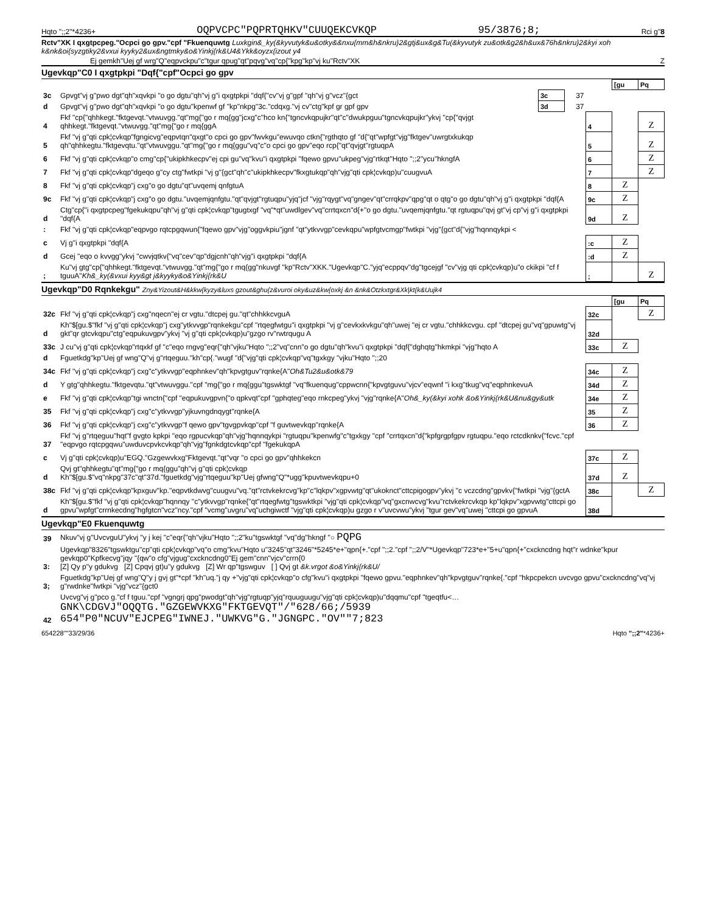Hqto ";;2"*4236+ OQPVCPC"PQPRTQHKV"CUUQEKCVKQP 95/3876;8; Rci g"8
Rctv"XK I qxgtpcpeg."Ocpci go gpv."cpf "Fkuenquwtg Luxkgin&_ky(&kyvutyk&u&otky&&nxu{mm&h&nkru}2&gtj&ux&g&Tu(&kyvutyk zu&otk&g2&h&ux&76h&nkru}2&kyi xoh k&nk&oi{syzgtiky2&vxui kyyky2&ux&ngtmky&o&Yinkj{rk&U4&Ykk&oyzx{izout y4
Ej gemkh"Uej gf wrg"Q"eqpvckpu"c"tgur qpug"qt"pqvg"vq"cp{"kpg"kp"vj ku"Rctv"XK Z
Ugevkqp"C0 I qxgtpkpi "Dqf{"cpf"Ocpci go gpv
| | | | | | [gu | Pq |
| 3c | Gpvgt"vj g"pwo dgt"qh"xqvkpi "o go dgtu"qh"vj g"i qxgtpkpi "dqf{"cv"vj g"gpf "qh"vj g"vcz"{gct | 3c | 37 | | | |
| d | Gpvgt"vj g"pwo dgt"qh"xqvkpi "o go dgtu"kpenwf gf "kp"nkpg"3c."cdqxg."vj cv"ctg"kpf gr gpf gpv | 3d | 37 | | | |
| 4 | Fkf "cp{"qhhkegt."fktgevqt."vtwuvgg."qt"mg{"go r mq{gg"jcxg"c"hco kn{"tgncvkqpujkr"qt"c"dwukpguu"tgncvkqpujkr"ykvj "cp{"qvjgt qhhkegt."fktgevqt."vtwuvgg."qt"mg{"go r mq{ggA | | | 4 | | Z |
| 5 | Fkf "vj g"qti cpk¦cvkqp"fgngicvg"eqpvtqn"qxgt"o cpci go gpv"fwvkgu"ewuvqo ctkn{"rgthqto gf "d{"qt"wpfgt"vjg"fktgev"uwrgtxkukqp qh"qhhkegtu."fktgevqtu."qt"vtwuvggu."qt"mg{"go r mq{ggu"vq"c"o cpci go gpv"eqo rcp{"qt"qvjgt"rgtuqpA | | | 5 | | Z |
| 6 | Fkf "vj g"qti cpk¦cvkqp"o cmg"cp{"ukipkhkecpv"ej cpi gu"vq"kvu"i qxgtpkpi "fqewo gpvu"ukpeg"vjg"rtkqt"Hqto ";;2"ycu"hkngfA | | | 6 | | Z |
| 7 | Fkf "vj g"qti cpk¦cvkqp"dgeqo g"cy ctg"fwtkpi "vj g"{gct"qh"c"ukipkhkecpv"fkxgtukqp"qh"vjg"qti cpk¦cvkqp)u"cuugvuA | | | 7 | | Z |
| 8 | Fkf "vj g"qti cpk¦cvkqp"j cxg"o go dgtu"qt"uvqemj qnfgtuA | | | 8 | Z | |
| 9c | Fkf "vj g"qti cpk¦cvkqp"j cxg"o go dgtu."uvqemjqnfgtu."qt"qvjgt"rgtuqpu"yjq"jcf "vjg"rqygt"vq"gngev"qt"crrqkpv"qpg"qt o qtg"o go dgtu"qh"vj g"i qxgtpkpi "dqf{A | | | 9c | Z | |
| d | Ctg"cp{"i qxgtpcpeg"fgekukqpu"qh"vj g"qti cpk¦cvkqp"tgugtxgf "vq"*qt"uwdlgev"vq"crrtqxcn"d{+"o go dgtu."uvqemjqnfgtu."qt rgtuqpu"qvj gt"vj cp"vj g"i qxgtpkpi "dqf{A | | | 9d | Z | |
| : | Fkf "vj g"qti cpk¦cvkqp"eqpvgo rqtcpgqwun{"fqewo gpv"vjg"oggvkpiu"jgnf "qt"ytkvvgp"cevkqpu"wpfgtvcmgp"fwtkpi "vjg"{gct"d{"vjg"hqnnqykpi < | | | | | |
| c | Vj g"i qxgtpkpi "dqf{A | | | :c | Z | |
| d | Gcej "eqo o kvvgg"ykvj "cwvjqtkv{"vq"cev"qp"dgjcnh"qh"vjg"i qxgtpkpi "dqf{A | | | :d | Z | |
| ; | Ku"vj gtg"cp{"qhhkegt."fktgevqt."vtwuvgg."qt"mg{"go r mq{gg"nkuvgf "kp"Rctv"XKK."Ugevkqp"C."yjq"ecppqv"dg"tgcejgf "cv"vjg qti cpk¦cvkqp)u"o ckikpi "cf f tguuA" Kh&_ky(&vxui kyy&gt j&kyyky&o&Yinkj{rk&U | | | ; | | Z |
Ugevkqp"D0 Rqnkekgu" Zny&Yizout&H&kkw{kyzy&luxs gzout&ghu{z&vuroi oky&uz&kw{oxkj &n &nk&Otzkxtgr&Xk|kt{k&Uujk4
| | | | [gu | Pq |
| 32c | Fkf "vj g"qti cpk¦cvkqp"j cxg"nqecn"ej cr vgtu."dtcpej gu."qt"chhkkcvguA | 32c | | Z |
| d | Kh"$[gu.$"fkf "vj g"qti cpk¦cvkqp"j cxg"ytkvvgp"rqnkekgu"cpf "rtqegfwtgu"i qxgtpkpi "vj g"cevkxkvkgu"qh"uwej "ej cr vgtu."chhkkcvgu. cpf "dtcpej gu"vq"gpuwtg"vj gkt"qr gtcvkqpu"ctg"eqpukuvgpv"ykvj "vj g"qti cpk¦cvkqp)u"gzgo rv"rwtrqugu A | 32d | | |
| 33c | J cu"vj g"qti cpk¦cvkqp"rtqxkf gf "c"eqo rngvg"eqr{"qh"vjku"Hqto ";;2"vq"cnn"o go dgtu"qh"kvu"i qxgtpkpi "dqf{"dghqtg"hkmkpi "vjg"hqto A | 33c | Z | |
| d | Fguetkdg"kp"Uej gf wng"Q"vj g"rtqeguu."kh"cp{."wugf "d{"vjg"qti cpk¦cvkqp"vq"tgxkgy "vjku"Hqto ";;20 | | | |
| 34c | Fkf "vj g"qti cpk¦cvkqp"j cxg"c"ytkvvgp"eqphnkev"qh"kpvgtguv"rqnke{A" Oh&Tu2&u&otk&79 | 34c | Z | |
| d | Y gtg"qhhkegtu."fktgevqtu."qt"vtwuvggu."cpf "mg{"go r mq{ggu"tgswktgf "vq"fkuenqug"cppwcnn{"kpvgtguvu"vjcv"eqwnf "i kxg"tkug"vq"eqphnkevuA | 34d | Z | |
| e | Fkf "vj g"qti cpk¦cvkqp"tgi wnctn{"cpf "eqpukuvgpvn{"o qpkvqt"cpf "gphqteg"eqo rnkcpeg"ykvj "vjg"rqnke{A" Oh&_ky(&kyi xohk &o&Yinkj{rk&U&nu&gy&utk | 34e | Z | |
| 35 | Fkf "vj g"qti cpk¦cvkqp"j cxg"c"ytkvvgp"yjkuvngdnqygt"rqnke{A | 35 | Z | |
| 36 | Fkf "vj g"qti cpk¦cvkqp"j cxg"c"ytkvvgp"f qewo gpv"tgvgpvkqp"cpf "f guvtwevkqp"rqnke{A | 36 | Z | |
| 37 | Fkf "vj g"rtqeguu"hqt"f gvgto kpkpi "eqo rgpucvkqp"qh"vjg"hqnnqykpi "rgtuqpu"kpenwfg"c"tgxkgy "cpf "crrtqxcn"d{"kpfgrgpfgpv rgtuqpu."eqo rctcdknkv{"fcvc."cpf "eqpvgo rqtcpgqwu"uwduvcpvkcvkqp"qh"vjg"fgnkdgtcvkqp"cpf "fgekukqpA | | | |
| c | Vj g"qti cpk¦cvkqp)u"EGQ."Gzgewvkxg"Fktgevqt."qt"vqr "o cpci go gpv"qhhkekcn | 37c | Z | |
| d | Qvj gt"qhhkegtu"qt"mg{"go r mq{ggu"qh"vj g"qti cpk¦cvkqp Kh"$[gu.$"vq"nkpg"37c"qt"37d."fguetkdg"vjg"rtqeguu"kp"Uej gfwng"Q"*ugg"kpuvtwevkqpu+0 | 37d | Z | |
| 38c | Fkf "vj g"qti cpk¦cvkqp"kpxguv"kp."eqpvtkdwvg"cuugvu"vq."qt"rctvkekrcvg"kp"c"lqkpv"xgpvwtg"qt"ukoknct"cttcpigogpv"ykvj "c vczcdng"gpvkv{"fwtkpi "vjg"{gctA | 38c | | Z |
| d | Kh"$[gu.$"fkf "vj g"qti cpk¦cvkqp"hqnnqy "c"ytkvvgp"rqnke{"qt"rtqegfwtg"tgswktkpi "vjg"qti cpk¦cvkqp"vq"gxcnwcvg"kvu"rctvkekrcvkqp kp"lqkpv"xgpvwtg"cttcpi go gpvu"wpfgt"crrnkecdng"hgfgtcn"vcz"ncy."cpf "vcmg"uvgru"vq"uchgiwctf "vjg"qti cpk¦cvkqp)u gzgo r v"uvcvwu"ykvj "tgur gev"vq"uwej "cttcpi go gpvuA | 38d | | |
Ugevkqp"E0 Fkuenquwtg
| 39 | Nkuv"vj g"UvcvguU"ykvj "y j kej "c"eqr{"qh"vjku"Hqto ";;2"ku"tgswktgf "vq"dg"hkngf "○ PQPG |
| 3: | Ugevkqp"8326"tgswktgu"cp"qti cpk¦cvkqp"vq"o cmg"kvu"Hqto u"3245"qt"3246"*5245*e+"qpn{+."cpf ";;2."cpf ";;2/V"*Ugevkqp"723*e+"5+u"qpn{+"cxckncdng hqt"r wdnke"kpur gevkqp0"Kpfkecvg"jqy "{qw"o cfg"vjgug"cxckncdng0"Ej gem"cnn"vjcv"crrn{0 [Z] Qy p"y gdukvg [Z] Cpqvj gt)u"y gdukvg [Z] Wr qp"tgswguv [ ] Qvj gt &k.vrgot &o&Yinkj{rk&U/ |
| 3; | Fguetkdg"kp"Uej gf wng"Q"y j gvj gt"*cpf "kh"uq."j qy +"vjg"qti cpk¦cvkqp"o cfg"kvu"i qxgtpkpi "fqewo gpvu."eqphnkev"qh"kpvgtguv"rqnke{."cpf "hkpcpekcn uvcvgo gpvu"cxckncdng"vq"vj g"rwdnke"fwtkpi "vjg"vcz"{gct0 |
| 42 | Uvcvg"vj g"pco g."cf f tguu."cpf "vgngrj qpg"pwodgt"qh"vjg"rgtuqp"yjq"rquuguugu"vjg"qti cpk¦cvkqp)u"dqqmu"cpf "tgeqtfu<… GNK\CDGVJ"OQQTG."GZGEWVKXG"FKTGEVQT"/"628/66;/5939 654"P0"NCUV"EJCPEG"IWNEJ."UWKVG"G."JGNGPC."OV""7;823 |
654228""33/29/36 Hqto ";;2"*4236+